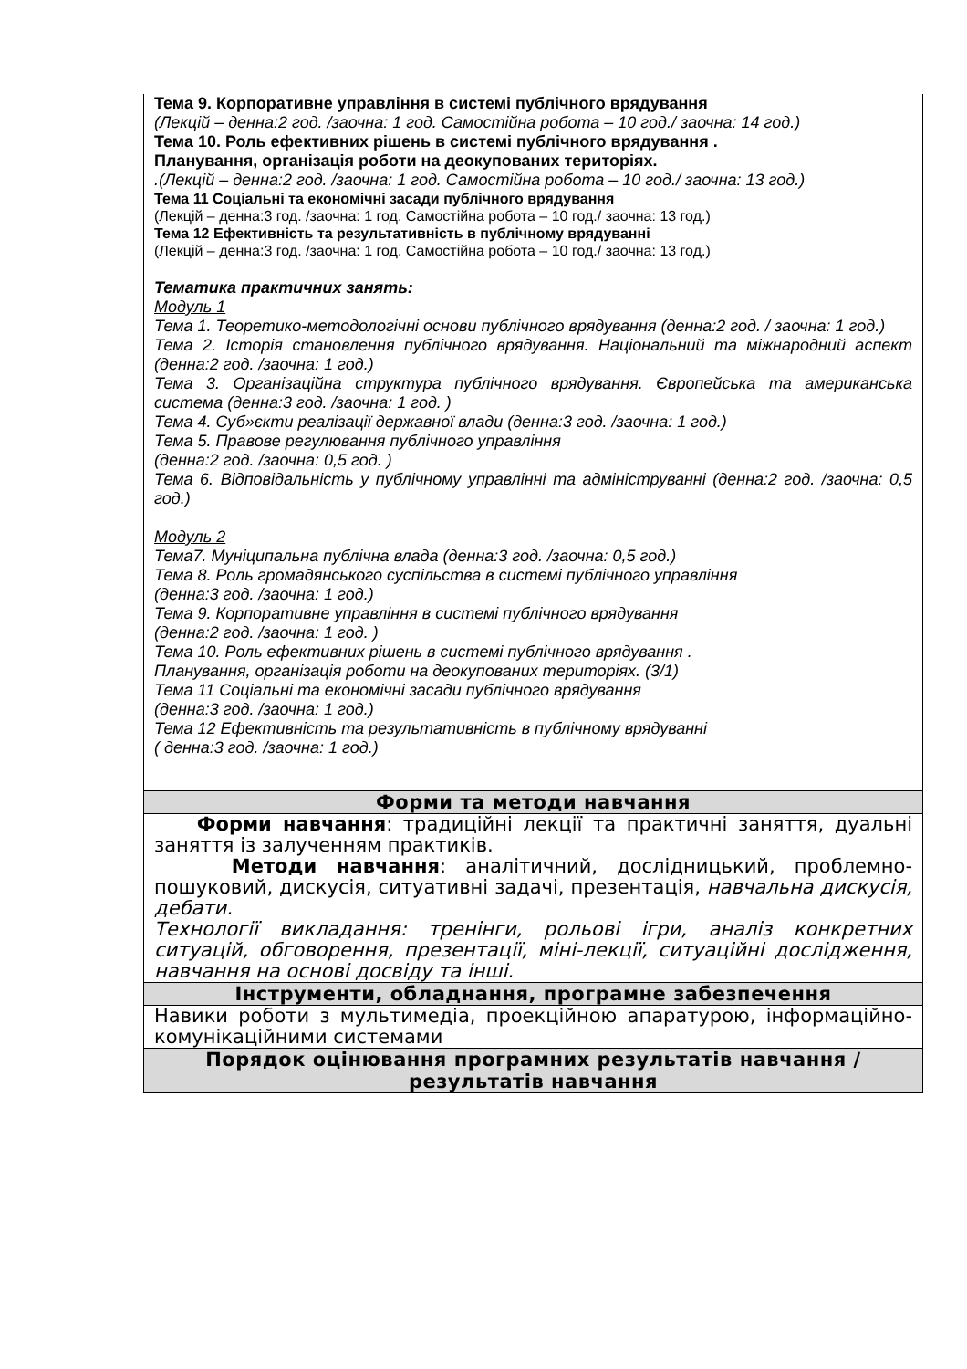| Тема 9. Корпоративне управління в системі публічного врядування (Лекцій – денна:2 год. /заочна: 1 год. Самостійна робота – 10 год./ заочна: 14 год.) Тема 10. Роль ефективних рішень в системі публічного врядування . Планування, організація роботи на деокупованих територіях. .(Лекцій – денна:2 год. /заочна: 1 год. Самостійна робота – 10 год./ заочна: 13 год.) Тема 11 Соціальні та економічні засади публічного врядування (Лекцій – денна:3 год. /заочна: 1 год. Самостійна робота – 10 год./ заочна: 13 год.) Тема 12 Ефективність та результативність в публічному врядуванні (Лекцій – денна:3 год. /заочна: 1 год. Самостійна робота – 10 год./ заочна: 13 год.) Тематика практичних занять: Модуль 1 Тема 1. Теоретико-методологічні основи публічного врядування (денна:2 год. / заочна: 1 год.) Тема 2. Історія становлення публічного врядування. Національний та міжнародний аспект (денна:2 год. /заочна: 1 год.) Тема 3. Організаційна структура публічного врядування. Європейська та американська система (денна:3 год. /заочна: 1 год. ) Тема 4. Суб»єкти реалізації державної влади (денна:3 год. /заочна: 1 год.) Тема 5. Правове регулювання публічного управління (денна:2 год. /заочна: 0,5 год. ) Тема 6. Відповідальність у публічному управлінні та адмініструванні (денна:2 год. /заочна: 0,5 год.) Модуль 2 Тема7. Муніципальна публічна влада (денна:3 год. /заочна: 0,5 год.) Тема 8. Роль громадянського суспільства в системі публічного управління (денна:3 год. /заочна: 1 год.) Тема 9. Корпоративне управління в системі публічного врядування (денна:2 год. /заочна: 1 год. ) Тема 10. Роль ефективних рішень в системі публічного врядування . Планування, організація роботи на деокупованих територіях. (3/1) Тема 11 Соціальні та економічні засади публічного врядування (денна:3 год. /заочна: 1 год.) Тема 12 Ефективність та результативність в публічному врядуванні ( денна:3 год. /заочна: 1 год.) |
| Форми та методи навчання |
| Форми навчання : традиційні лекції та практичні заняття, дуальні заняття із залученням практиків. Методи навчання : аналітичний, дослідницький, проблемно-пошуковий, дискусія, ситуативні задачі, презентація, навчальна дискусія, дебати. Технології викладання: тренінги, рольові ігри, аналіз конкретних ситуацій, обговорення, презентації, міні-лекції, ситуаційні дослідження, навчання на основі досвіду та інші. |
| Інструменти, обладнання, програмне забезпечення |
| Навики роботи з мультимедіа, проекційною апаратурою, інформаційно-комунікаційними системами |
| Порядок оцінювання програмних результатів навчання / результатів навчання |